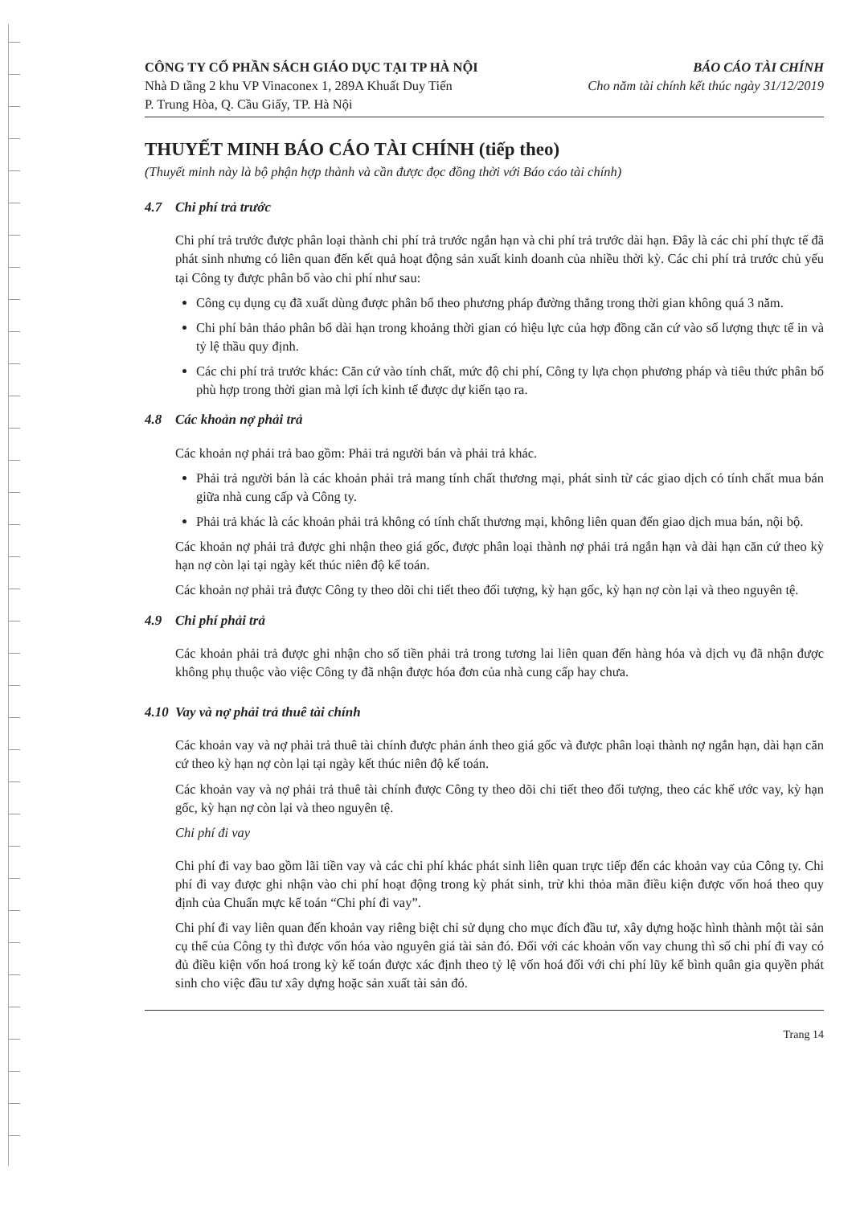CÔNG TY CỔ PHẦN SÁCH GIÁO DỤC TẠI TP HÀ NỘI
Nhà D tầng 2 khu VP Vinaconex 1, 289A Khuất Duy Tiến
P. Trung Hòa, Q. Cầu Giấy, TP. Hà Nội
BÁO CÁO TÀI CHÍNH
Cho năm tài chính kết thúc ngày 31/12/2019
THUYẾT MINH BÁO CÁO TÀI CHÍNH (tiếp theo)
(Thuyết minh này là bộ phận hợp thành và cần được đọc đồng thời với Báo cáo tài chính)
4.7 Chi phí trả trước
Chi phí trả trước được phân loại thành chi phí trả trước ngắn hạn và chi phí trả trước dài hạn. Đây là các chi phí thực tế đã phát sinh nhưng có liên quan đến kết quả hoạt động sản xuất kinh doanh của nhiều thời kỳ. Các chi phí trả trước chủ yếu tại Công ty được phân bổ vào chi phí như sau:
Công cụ dụng cụ đã xuất dùng được phân bổ theo phương pháp đường thẳng trong thời gian không quá 3 năm.
Chi phí bản thảo phân bổ dài hạn trong khoảng thời gian có hiệu lực của hợp đồng căn cứ vào số lượng thực tế in và tỷ lệ thầu quy định.
Các chi phí trả trước khác: Căn cứ vào tính chất, mức độ chi phí, Công ty lựa chọn phương pháp và tiêu thức phân bổ phù hợp trong thời gian mà lợi ích kinh tế được dự kiến tạo ra.
4.8 Các khoản nợ phải trả
Các khoản nợ phải trả bao gồm: Phải trả người bán và phải trả khác.
Phải trả người bán là các khoản phải trả mang tính chất thương mại, phát sinh từ các giao dịch có tính chất mua bán giữa nhà cung cấp và Công ty.
Phải trả khác là các khoản phải trả không có tính chất thương mại, không liên quan đến giao dịch mua bán, nội bộ.
Các khoản nợ phải trả được ghi nhận theo giá gốc, được phân loại thành nợ phải trả ngắn hạn và dài hạn căn cứ theo kỳ hạn nợ còn lại tại ngày kết thúc niên độ kế toán.
Các khoản nợ phải trả được Công ty theo dõi chi tiết theo đối tượng, kỳ hạn gốc, kỳ hạn nợ còn lại và theo nguyên tệ.
4.9 Chi phí phải trả
Các khoản phải trả được ghi nhận cho số tiền phải trả trong tương lai liên quan đến hàng hóa và dịch vụ đã nhận được không phụ thuộc vào việc Công ty đã nhận được hóa đơn của nhà cung cấp hay chưa.
4.10 Vay và nợ phải trả thuê tài chính
Các khoản vay và nợ phải trả thuê tài chính được phản ánh theo giá gốc và được phân loại thành nợ ngắn hạn, dài hạn căn cứ theo kỳ hạn nợ còn lại tại ngày kết thúc niên độ kế toán.
Các khoản vay và nợ phải trả thuê tài chính được Công ty theo dõi chi tiết theo đối tượng, theo các khế ước vay, kỳ hạn gốc, kỳ hạn nợ còn lại và theo nguyên tệ.
Chi phí đi vay
Chi phí đi vay bao gồm lãi tiền vay và các chi phí khác phát sinh liên quan trực tiếp đến các khoản vay của Công ty. Chi phí đi vay được ghi nhận vào chi phí hoạt động trong kỳ phát sinh, trừ khi thỏa mãn điều kiện được vốn hoá theo quy định của Chuẩn mực kế toán “Chi phí đi vay”.
Chi phí đi vay liên quan đến khoản vay riêng biệt chỉ sử dụng cho mục đích đầu tư, xây dựng hoặc hình thành một tài sản cụ thể của Công ty thì được vốn hóa vào nguyên giá tài sản đó. Đối với các khoản vốn vay chung thì số chi phí đi vay có đủ điều kiện vốn hoá trong kỳ kế toán được xác định theo tỷ lệ vốn hoá đối với chi phí lũy kế bình quân gia quyền phát sinh cho việc đầu tư xây dựng hoặc sản xuất tài sản đó.
Trang 14